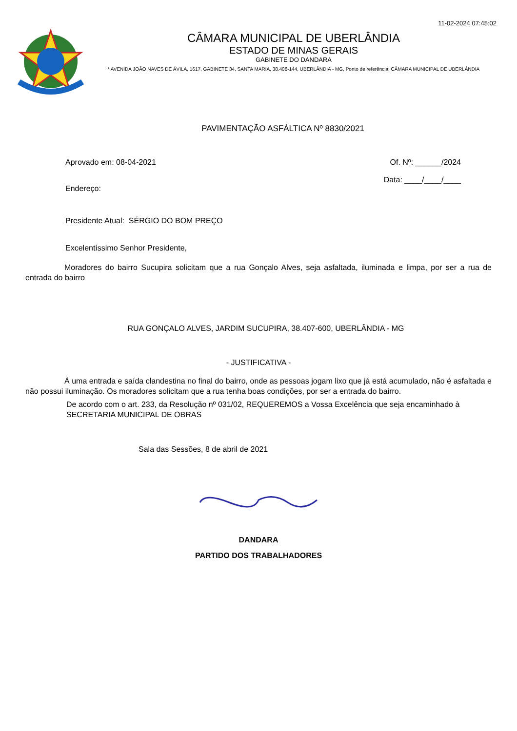11-02-2024 07:45:02
CÂMARA MUNICIPAL DE UBERLÂNDIA
ESTADO DE MINAS GERAIS
GABINETE DO DANDARA
* AVENIDA JOÃO NAVES DE ÁVILA, 1617, GABINETE 34, SANTA MARIA, 38.408-144, UBERLÂNDIA - MG, Ponto de referência: CÂMARA MUNICIPAL DE UBERLÂNDIA
PAVIMENTAÇÃO ASFÁLTICA Nº 8830/2021
Aprovado em: 08-04-2021 Of. Nº: ______/2024
Endereço:
Data: ____/____/____
Presidente Atual: SÉRGIO DO BOM PREÇO
Excelentíssimo Senhor Presidente,
Moradores do bairro Sucupira solicitam que a rua Gonçalo Alves, seja asfaltada, iluminada e limpa, por ser a rua de entrada do bairro
RUA GONÇALO ALVES, JARDIM SUCUPIRA, 38.407-600, UBERLÂNDIA - MG
- JUSTIFICATIVA -
À uma entrada e saída clandestina no final do bairro, onde as pessoas jogam lixo que já está acumulado, não é asfaltada e não possui iluminação. Os moradores solicitam que a rua tenha boas condições, por ser a entrada do bairro.
De acordo com o art. 233, da Resolução nº 031/02, REQUEREMOS a Vossa Excelência que seja encaminhado à SECRETARIA MUNICIPAL DE OBRAS
Sala das Sessões, 8 de abril de 2021
DANDARA
PARTIDO DOS TRABALHADORES